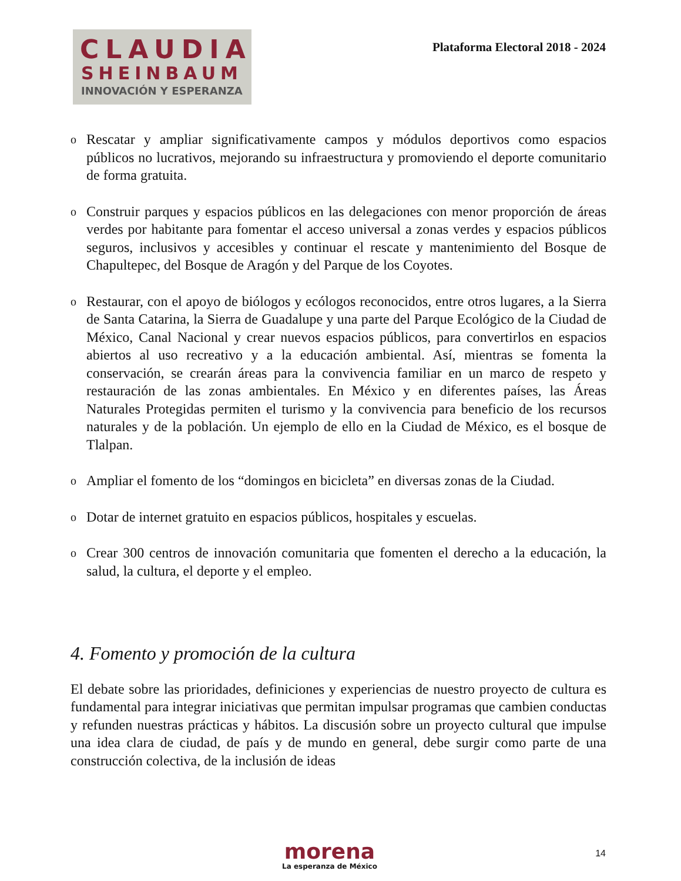CLAUDIA
SHEINBAUM
INNOVACIÓN Y ESPERANZA
Plataforma Electoral 2018 - 2024
o Rescatar y ampliar significativamente campos y módulos deportivos como espacios públicos no lucrativos, mejorando su infraestructura y promoviendo el deporte comunitario de forma gratuita.
o Construir parques y espacios públicos en las delegaciones con menor proporción de áreas verdes por habitante para fomentar el acceso universal a zonas verdes y espacios públicos seguros, inclusivos y accesibles y continuar el rescate y mantenimiento del Bosque de Chapultepec, del Bosque de Aragón y del Parque de los Coyotes.
o Restaurar, con el apoyo de biólogos y ecólogos reconocidos, entre otros lugares, a la Sierra de Santa Catarina, la Sierra de Guadalupe y una parte del Parque Ecológico de la Ciudad de México, Canal Nacional y crear nuevos espacios públicos, para convertirlos en espacios abiertos al uso recreativo y a la educación ambiental. Así, mientras se fomenta la conservación, se crearán áreas para la convivencia familiar en un marco de respeto y restauración de las zonas ambientales. En México y en diferentes países, las Áreas Naturales Protegidas permiten el turismo y la convivencia para beneficio de los recursos naturales y de la población. Un ejemplo de ello en la Ciudad de México, es el bosque de Tlalpan.
o Ampliar el fomento de los “domingos en bicicleta” en diversas zonas de la Ciudad.
o Dotar de internet gratuito en espacios públicos, hospitales y escuelas.
o Crear 300 centros de innovación comunitaria que fomenten el derecho a la educación, la salud, la cultura, el deporte y el empleo.
4. Fomento y promoción de la cultura
El debate sobre las prioridades, definiciones y experiencias de nuestro proyecto de cultura es fundamental para integrar iniciativas que permitan impulsar programas que cambien conductas y refunden nuestras prácticas y hábitos. La discusión sobre un proyecto cultural que impulse una idea clara de ciudad, de país y de mundo en general, debe surgir como parte de una construcción colectiva, de la inclusión de ideas
morena
La esperanza de México
14